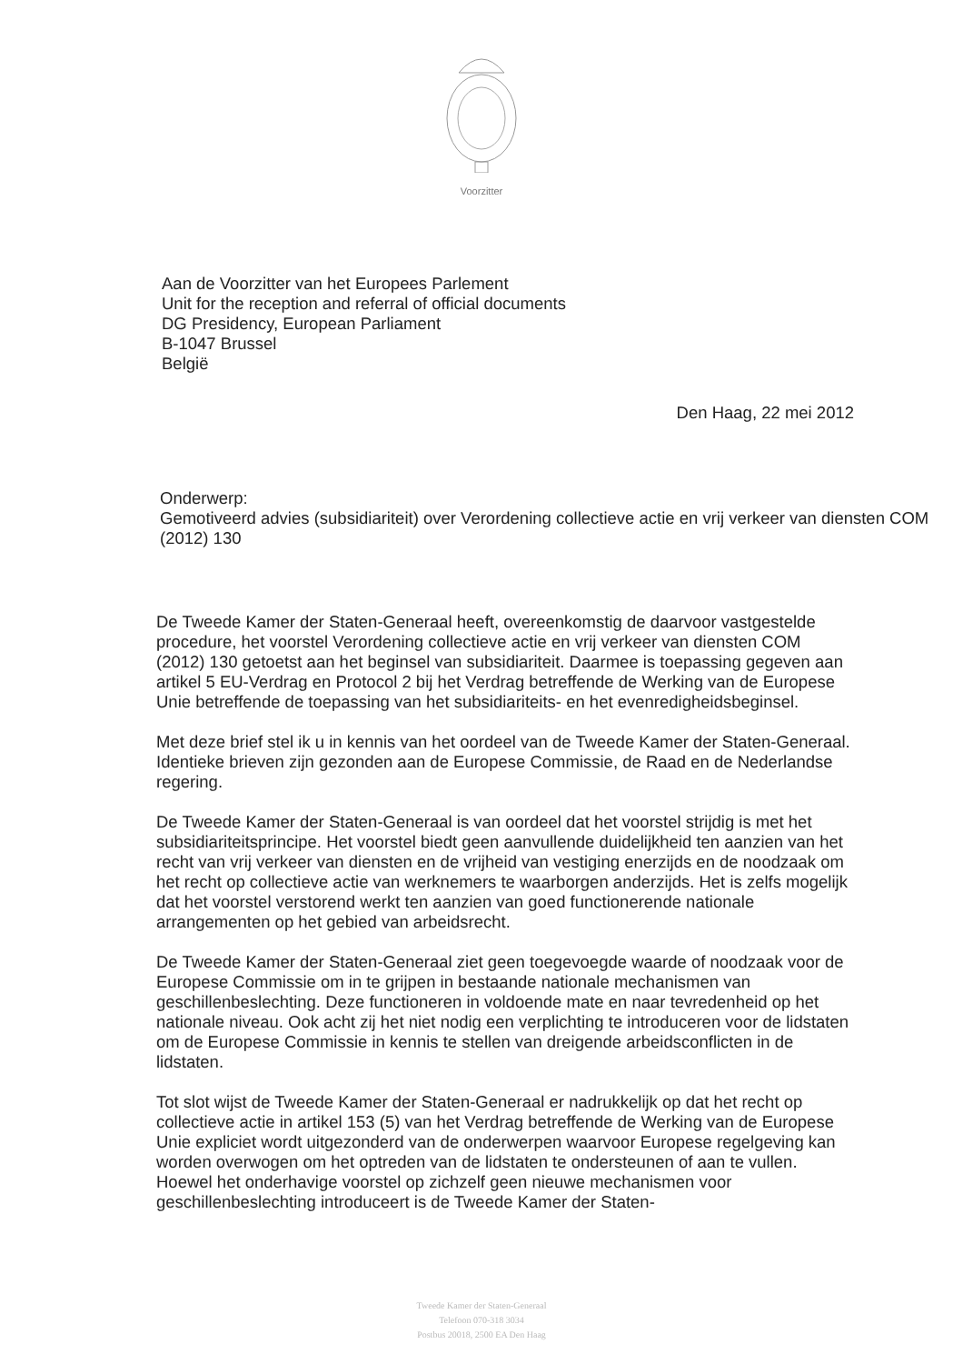Voorzitter
Aan de Voorzitter van het Europees Parlement
Unit for the reception and referral of official documents
DG Presidency, European Parliament
B-1047 Brussel
België
Den Haag, 22 mei 2012
Onderwerp:
Gemotiveerd advies (subsidiariteit) over Verordening collectieve actie en vrij verkeer van diensten COM (2012) 130
De Tweede Kamer der Staten-Generaal heeft, overeenkomstig de daarvoor vastgestelde procedure, het voorstel Verordening collectieve actie en vrij verkeer van diensten COM (2012) 130 getoetst aan het beginsel van subsidiariteit. Daarmee is toepassing gegeven aan artikel 5 EU-Verdrag en Protocol 2 bij het Verdrag betreffende de Werking van de Europese Unie betreffende de toepassing van het subsidiariteits- en het evenredigheidsbeginsel.
Met deze brief stel ik u in kennis van het oordeel van de Tweede Kamer der Staten-Generaal. Identieke brieven zijn gezonden aan de Europese Commissie, de Raad en de Nederlandse regering.
De Tweede Kamer der Staten-Generaal is van oordeel dat het voorstel strijdig is met het subsidiariteitsprincipe. Het voorstel biedt geen aanvullende duidelijkheid ten aanzien van het recht van vrij verkeer van diensten en de vrijheid van vestiging enerzijds en de noodzaak om het recht op collectieve actie van werknemers te waarborgen anderzijds. Het is zelfs mogelijk dat het voorstel verstorend werkt ten aanzien van goed functionerende nationale arrangementen op het gebied van arbeidsrecht.
De Tweede Kamer der Staten-Generaal ziet geen toegevoegde waarde of noodzaak voor de Europese Commissie om in te grijpen in bestaande nationale mechanismen van geschillenbeslechting. Deze functioneren in voldoende mate en naar tevredenheid op het nationale niveau. Ook acht zij het niet nodig een verplichting te introduceren voor de lidstaten om de Europese Commissie in kennis te stellen van dreigende arbeidsconflicten in de lidstaten.
Tot slot wijst de Tweede Kamer der Staten-Generaal er nadrukkelijk op dat het recht op collectieve actie in artikel 153 (5) van het Verdrag betreffende de Werking van de Europese Unie expliciet wordt uitgezonderd van de onderwerpen waarvoor Europese regelgeving kan worden overwogen om het optreden van de lidstaten te ondersteunen of aan te vullen. Hoewel het onderhavige voorstel op zichzelf geen nieuwe mechanismen voor geschillenbeslechting introduceert is de Tweede Kamer der Staten-
Tweede Kamer der Staten-Generaal
Telefoon 070-318 3034
Postbus 20018, 2500 EA Den Haag